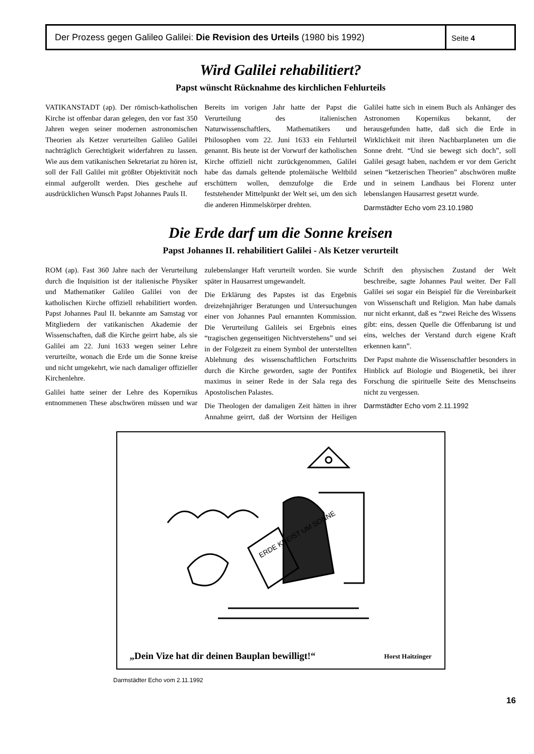Der Prozess gegen Galileo Galilei: Die Revision des Urteils (1980 bis 1992)
Seite 4
Wird Galilei rehabilitiert?
Papst wünscht Rücknahme des kirchlichen Fehlurteils
VATIKANSTADT (ap). Der römisch-katholischen Kirche ist offenbar daran gelegen, den vor fast 350 Jahren wegen seiner modernen astronomischen Theorien als Ketzer verurteilten Galileo Galilei nachträglich Gerechtigkeit widerfahren zu lassen. Wie aus dem vatikanischen Sekretariat zu hören ist, soll der Fall Galilei mit größter Objektivität noch einmal aufgerollt werden. Dies geschehe auf ausdrücklichen Wunsch Papst Johannes Pauls II.
Bereits im vorigen Jahr hatte der Papst die Verurteilung des italienischen Naturwissenschaftlers, Mathematikers und Philosophen vom 22. Juni 1633 ein Fehlurteil genannt. Bis heute ist der Vorwurf der katholischen Kirche offiziell nicht zurückgenommen, Galilei habe das damals geltende ptolemäische Weltbild erschüttern wollen, demzufolge die Erde feststehender Mittelpunkt der Welt sei, um den sich die anderen Himmelskörper drehten.
Galilei hatte sich in einem Buch als Anhänger des Astronomen Kopernikus bekannt, der herausgefunden hatte, daß sich die Erde in Wirklichkeit mit ihren Nachbarplaneten um die Sonne dreht. “Und sie bewegt sich doch”, soll Galilei gesagt haben, nachdem er vor dem Gericht seinen “ketzerischen Theorien” abschwören mußte und in seinem Landhaus bei Florenz unter lebenslangen Hausarrest gesetzt wurde.
Darmstädter Echo vom 23.10.1980
Die Erde darf um die Sonne kreisen
Papst Johannes II. rehabilitiert Galilei - Als Ketzer verurteilt
ROM (ap). Fast 360 Jahre nach der Verurteilung durch die Inquisition ist der italienische Physiker und Mathematiker Galileo Galilei von der katholischen Kirche offiziell rehabilitiert worden. Papst Johannes Paul II. bekannte am Samstag vor Mitgliedern der vatikanischen Akademie der Wissenschaften, daß die Kirche geirrt habe, als sie Galilei am 22. Juni 1633 wegen seiner Lehre verurteilte, wonach die Erde um die Sonne kreise und nicht umgekehrt, wie nach damaliger offizieller Kirchenlehre.
Galilei hatte seiner der Lehre des Kopernikus entnommenen These abschwören müssen und war zulebenslanger Haft verurteilt worden. Sie wurde später in Hausarrest umgewandelt.
Die Erklärung des Papstes ist das Ergebnis dreizehnjähriger Beratungen und Untersuchungen einer von Johannes Paul ernannten Kommission. Die Verurteilung Galileis sei Ergebnis eines “tragischen gegenseitigen Nichtverstehens” und sei in der Folgezeit zu einem Symbol der unterstellten Ablehnung des wissenschaftlichen Fortschritts durch die Kirche geworden, sagte der Pontifex maximus in seiner Rede in der Sala rega des Apostolischen Palastes.
Die Theologen der damaligen Zeit hätten in ihrer Annahme geirrt, daß der Wortsinn der Heiligen Schrift den physischen Zustand der Welt beschreibe, sagte Johannes Paul weiter. Der Fall Galilei sei sogar ein Beispiel für die Vereinbarkeit von Wissenschaft und Religion. Man habe damals nur nicht erkannt, daß es “zwei Reiche des Wissens gibt: eins, dessen Quelle die Offenbarung ist und eins, welches der Verstand durch eigene Kraft erkennen kann”.
Der Papst mahnte die Wissenschaftler besonders in Hinblick auf Biologie und Biogenetik, bei ihrer Forschung die spirituelle Seite des Menschseins nicht zu vergessen.
Darmstädter Echo vom 2.11.1992
ERDE KREIST UM SONNE
„Dein Vize hat dir deinen Bauplan bewilligt!“Horst Haitzinger
Darmstädter Echo vom 2.11.1992
16